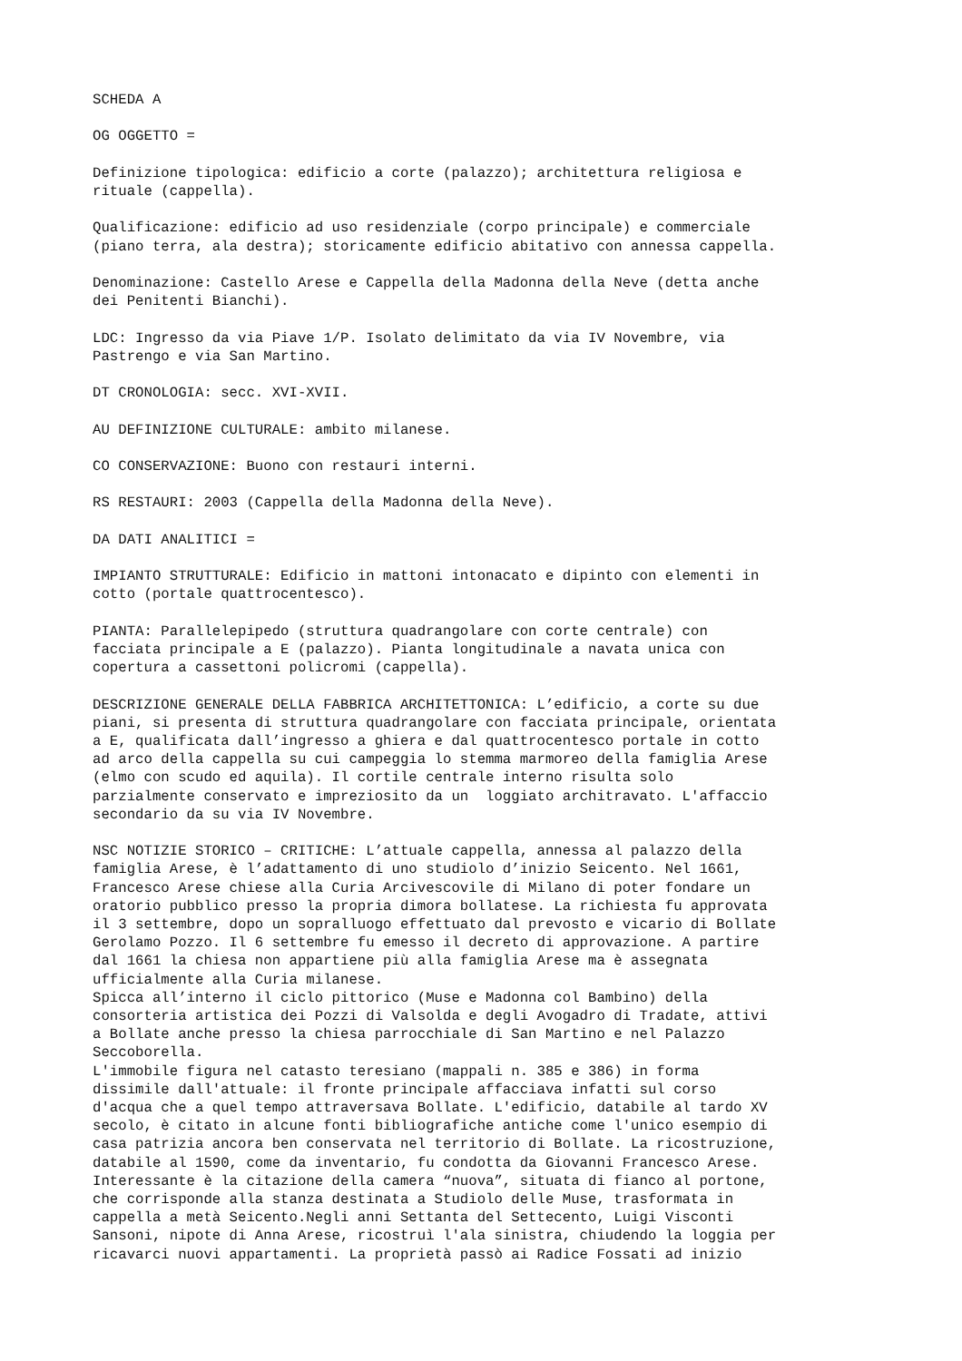SCHEDA A
OG OGGETTO =
Definizione tipologica: edificio a corte (palazzo); architettura religiosa e rituale (cappella).
Qualificazione: edificio ad uso residenziale (corpo principale) e commerciale (piano terra, ala destra); storicamente edificio abitativo con annessa cappella.
Denominazione: Castello Arese e Cappella della Madonna della Neve (detta anche dei Penitenti Bianchi).
LDC: Ingresso da via Piave 1/P. Isolato delimitato da via IV Novembre, via Pastrengo e via San Martino.
DT CRONOLOGIA: secc. XVI-XVII.
AU DEFINIZIONE CULTURALE: ambito milanese.
CO CONSERVAZIONE: Buono con restauri interni.
RS RESTAURI: 2003 (Cappella della Madonna della Neve).
DA DATI ANALITICI =
IMPIANTO STRUTTURALE: Edificio in mattoni intonacato e dipinto con elementi in cotto (portale quattrocentesco).
PIANTA: Parallelepipedo (struttura quadrangolare con corte centrale) con facciata principale a E (palazzo). Pianta longitudinale a navata unica con copertura a cassettoni policromi (cappella).
DESCRIZIONE GENERALE DELLA FABBRICA ARCHITETTONICA: L’edificio, a corte su due piani, si presenta di struttura quadrangolare con facciata principale, orientata a E, qualificata dall’ingresso a ghiera e dal quattrocentesco portale in cotto ad arco della cappella su cui campeggia lo stemma marmoreo della famiglia Arese (elmo con scudo ed aquila). Il cortile centrale interno risulta solo parzialmente conservato e impreziosito da un loggiato architravato. L'affaccio secondario da su via IV Novembre.
NSC NOTIZIE STORICO – CRITICHE: L’attuale cappella, annessa al palazzo della famiglia Arese, è l’adattamento di uno studiolo d’inizio Seicento. Nel 1661, Francesco Arese chiese alla Curia Arcivescovile di Milano di poter fondare un oratorio pubblico presso la propria dimora bollatese. La richiesta fu approvata il 3 settembre, dopo un sopralluogo effettuato dal prevosto e vicario di Bollate Gerolamo Pozzo. Il 6 settembre fu emesso il decreto di approvazione. A partire dal 1661 la chiesa non appartiene più alla famiglia Arese ma è assegnata ufficialmente alla Curia milanese.
Spicca all’interno il ciclo pittorico (Muse e Madonna col Bambino) della consorteria artistica dei Pozzi di Valsolda e degli Avogadro di Tradate, attivi a Bollate anche presso la chiesa parrocchiale di San Martino e nel Palazzo Seccoborella.
L'immobile figura nel catasto teresiano (mappali n. 385 e 386) in forma dissimile dall'attuale: il fronte principale affacciava infatti sul corso d'acqua che a quel tempo attraversava Bollate. L'edificio, databile al tardo XV secolo, è citato in alcune fonti bibliografiche antiche come l'unico esempio di casa patrizia ancora ben conservata nel territorio di Bollate. La ricostruzione, databile al 1590, come da inventario, fu condotta da Giovanni Francesco Arese. Interessante è la citazione della camera “nuova”, situata di fianco al portone, che corrisponde alla stanza destinata a Studiolo delle Muse, trasformata in cappella a metà Seicento.Negli anni Settanta del Settecento, Luigi Visconti Sansoni, nipote di Anna Arese, ricostruì l'ala sinistra, chiudendo la loggia per ricavarci nuovi appartamenti. La proprietà passò ai Radice Fossati ad inizio